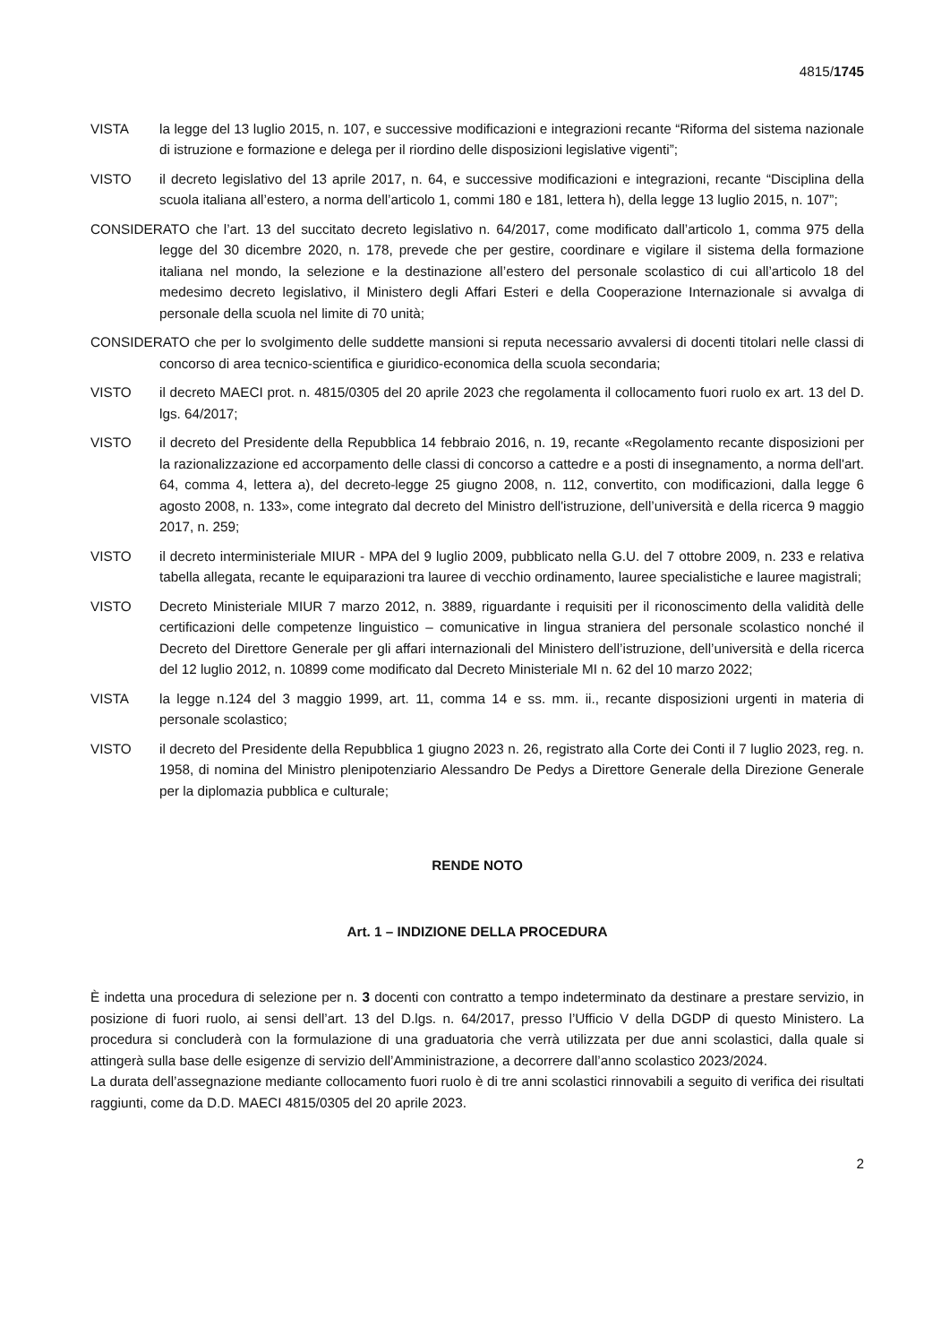4815/1745
VISTA la legge del 13 luglio 2015, n. 107, e successive modificazioni e integrazioni recante “Riforma del sistema nazionale di istruzione e formazione e delega per il riordino delle disposizioni legislative vigenti”;
VISTO il decreto legislativo del 13 aprile 2017, n. 64, e successive modificazioni e integrazioni, recante “Disciplina della scuola italiana all’estero, a norma dell’articolo 1, commi 180 e 181, lettera h), della legge 13 luglio 2015, n. 107”;
CONSIDERATO che l’art. 13 del succitato decreto legislativo n. 64/2017, come modificato dall’articolo 1, comma 975 della legge del 30 dicembre 2020, n. 178, prevede che per gestire, coordinare e vigilare il sistema della formazione italiana nel mondo, la selezione e la destinazione all’estero del personale scolastico di cui all’articolo 18 del medesimo decreto legislativo, il Ministero degli Affari Esteri e della Cooperazione Internazionale si avvalga di personale della scuola nel limite di 70 unità;
CONSIDERATO che per lo svolgimento delle suddette mansioni si reputa necessario avvalersi di docenti titolari nelle classi di concorso di area tecnico-scientifica e giuridico-economica della scuola secondaria;
VISTO il decreto MAECI prot. n. 4815/0305 del 20 aprile 2023 che regolamenta il collocamento fuori ruolo ex art. 13 del D. lgs. 64/2017;
VISTO il decreto del Presidente della Repubblica 14 febbraio 2016, n. 19, recante «Regolamento recante disposizioni per la razionalizzazione ed accorpamento delle classi di concorso a cattedre e a posti di insegnamento, a norma dell'art. 64, comma 4, lettera a), del decreto-legge 25 giugno 2008, n. 112, convertito, con modificazioni, dalla legge 6 agosto 2008, n. 133», come integrato dal decreto del Ministro dell'istruzione, dell’università e della ricerca 9 maggio 2017, n. 259;
VISTO il decreto interministeriale MIUR - MPA del 9 luglio 2009, pubblicato nella G.U. del 7 ottobre 2009, n. 233 e relativa tabella allegata, recante le equiparazioni tra lauree di vecchio ordinamento, lauree specialistiche e lauree magistrali;
VISTO Decreto Ministeriale MIUR 7 marzo 2012, n. 3889, riguardante i requisiti per il riconoscimento della validità delle certificazioni delle competenze linguistico – comunicative in lingua straniera del personale scolastico nonché il Decreto del Direttore Generale per gli affari internazionali del Ministero dell’istruzione, dell’università e della ricerca del 12 luglio 2012, n. 10899 come modificato dal Decreto Ministeriale MI n. 62 del 10 marzo 2022;
VISTA la legge n.124 del 3 maggio 1999, art. 11, comma 14 e ss. mm. ii., recante disposizioni urgenti in materia di personale scolastico;
VISTO il decreto del Presidente della Repubblica 1 giugno 2023 n. 26, registrato alla Corte dei Conti il 7 luglio 2023, reg. n. 1958, di nomina del Ministro plenipotenziario Alessandro De Pedys a Direttore Generale della Direzione Generale per la diplomazia pubblica e culturale;
RENDE NOTO
Art. 1 – INDIZIONE DELLA PROCEDURA
È indetta una procedura di selezione per n. 3 docenti con contratto a tempo indeterminato da destinare a prestare servizio, in posizione di fuori ruolo, ai sensi dell’art. 13 del D.lgs. n. 64/2017, presso l’Ufficio V della DGDP di questo Ministero. La procedura si concluderà con la formulazione di una graduatoria che verrà utilizzata per due anni scolastici, dalla quale si attingerà sulla base delle esigenze di servizio dell’Amministrazione, a decorrere dall’anno scolastico 2023/2024.
La durata dell’assegnazione mediante collocamento fuori ruolo è di tre anni scolastici rinnovabili a seguito di verifica dei risultati raggiunti, come da D.D. MAECI 4815/0305 del 20 aprile 2023.
2